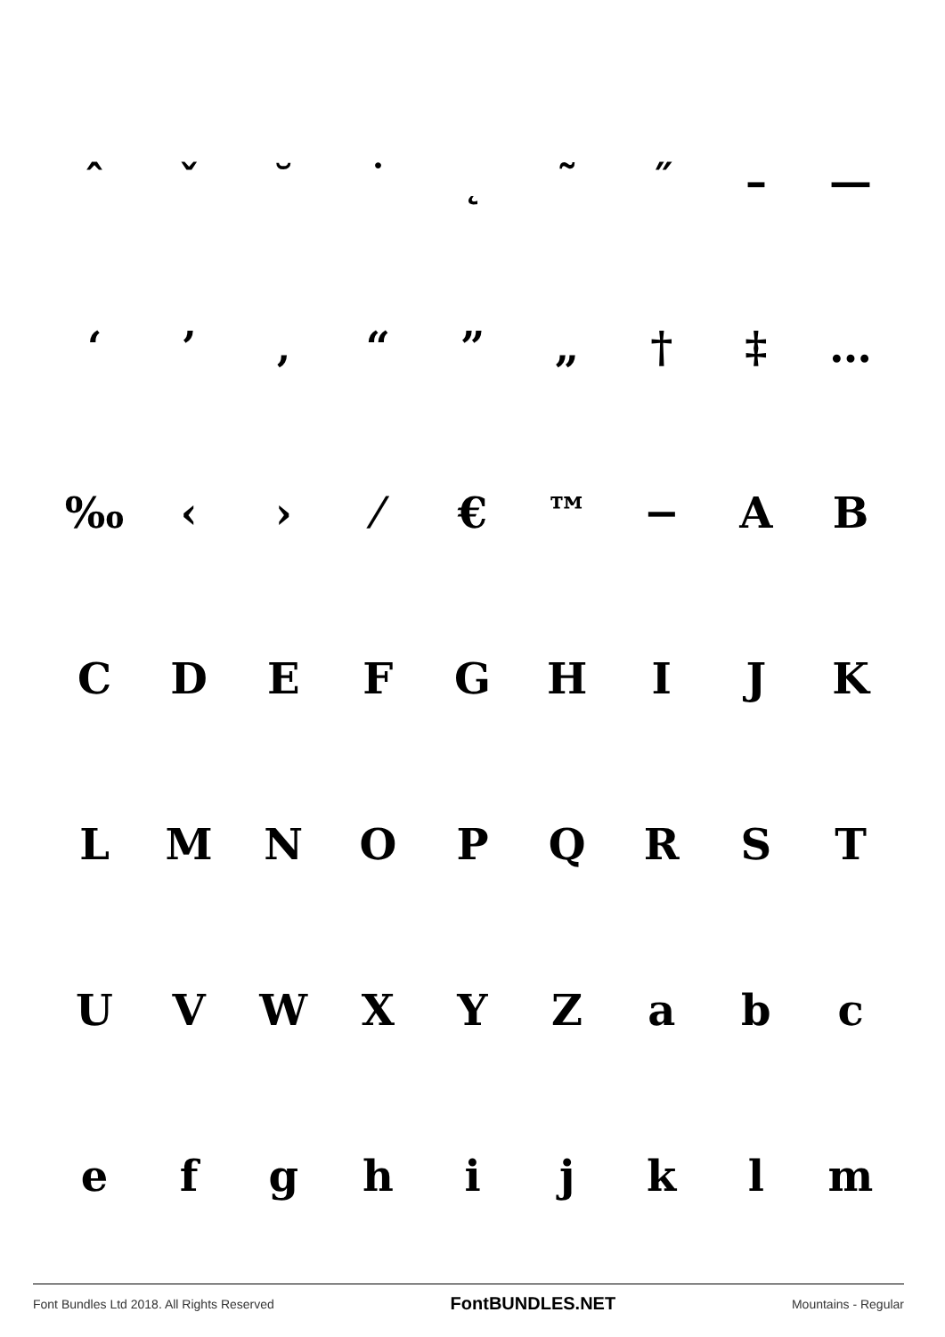ˆˇ ˘ ˙ ˛ ˜ ˝ – —
‘’ ‚ “” „ † ‡ …
‰ ‹ › ⁄ € ™ − AB
CDEFGHIJK
LMNOPQRST
UVWXYZabc
efghijklm
Font Bundles Ltd 2018. All Rights Reserved FontBUNDLES.NET Mountains - Regular